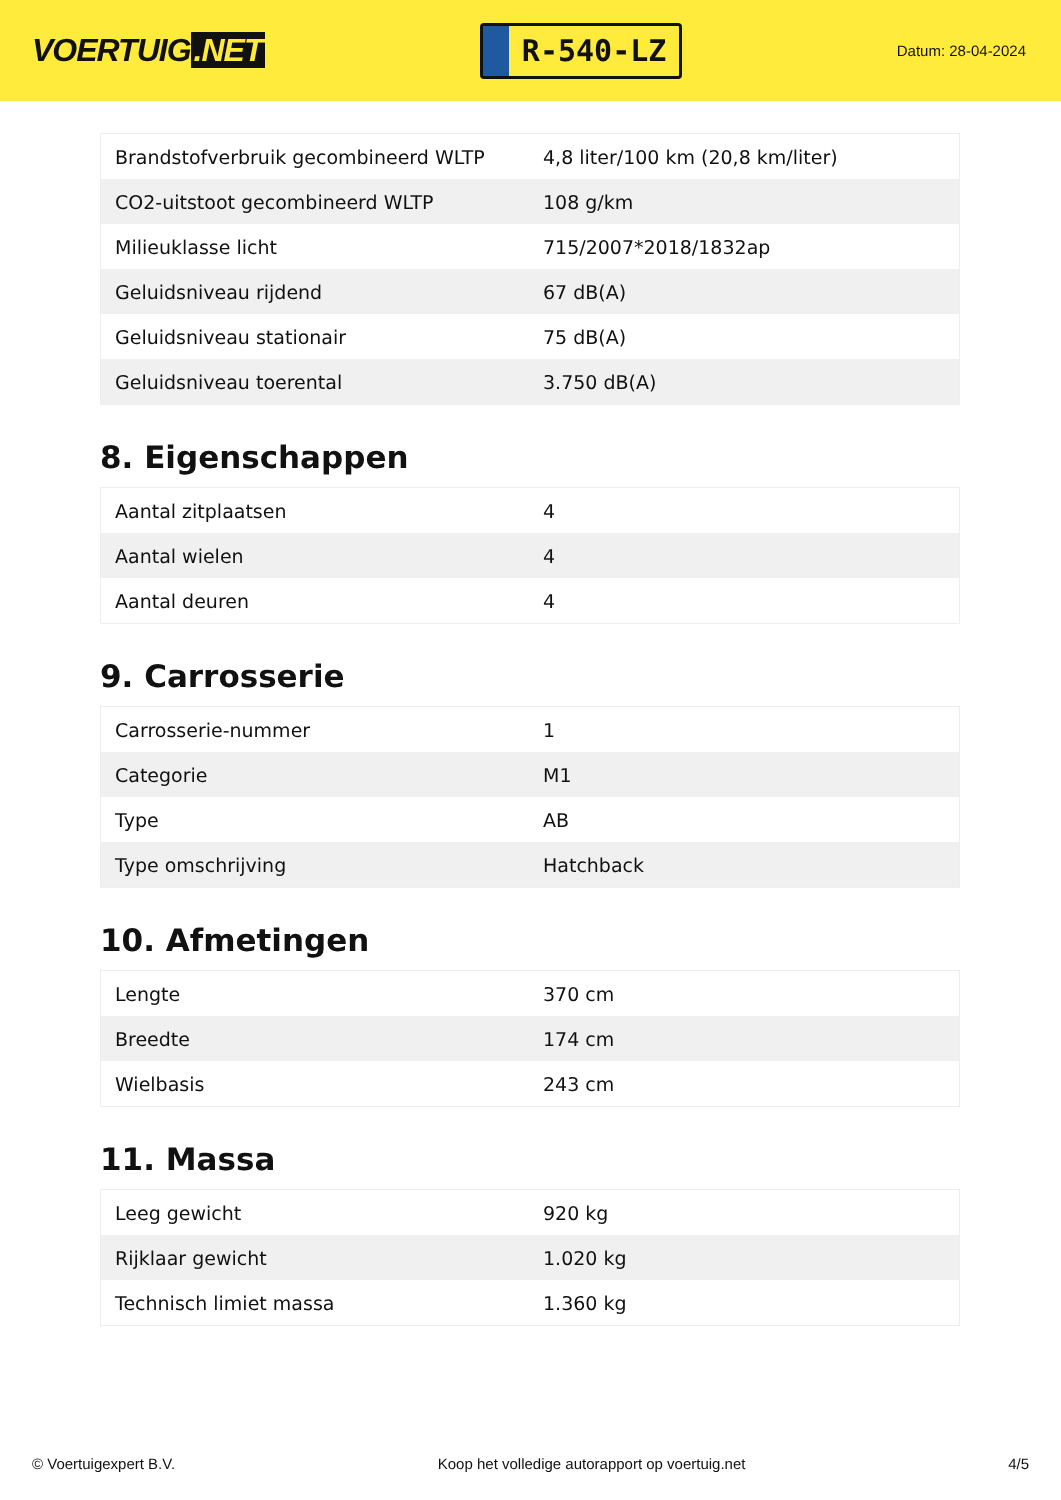VOERTUIG.NET
R-540-LZ
Datum: 28-04-2024
| Brandstofverbruik gecombineerd WLTP | 4,8 liter/100 km (20,8 km/liter) |
| CO2-uitstoot gecombineerd WLTP | 108 g/km |
| Milieuklasse licht | 715/2007*2018/1832ap |
| Geluidsniveau rijdend | 67 dB(A) |
| Geluidsniveau stationair | 75 dB(A) |
| Geluidsniveau toerental | 3.750 dB(A) |
8. Eigenschappen
| Aantal zitplaatsen | 4 |
| Aantal wielen | 4 |
| Aantal deuren | 4 |
9. Carrosserie
| Carrosserie-nummer | 1 |
| Categorie | M1 |
| Type | AB |
| Type omschrijving | Hatchback |
10. Afmetingen
| Lengte | 370 cm |
| Breedte | 174 cm |
| Wielbasis | 243 cm |
11. Massa
| Leeg gewicht | 920 kg |
| Rijklaar gewicht | 1.020 kg |
| Technisch limiet massa | 1.360 kg |
© Voertuigexpert B.V. Koop het volledige autorapport op voertuig.net 4/5